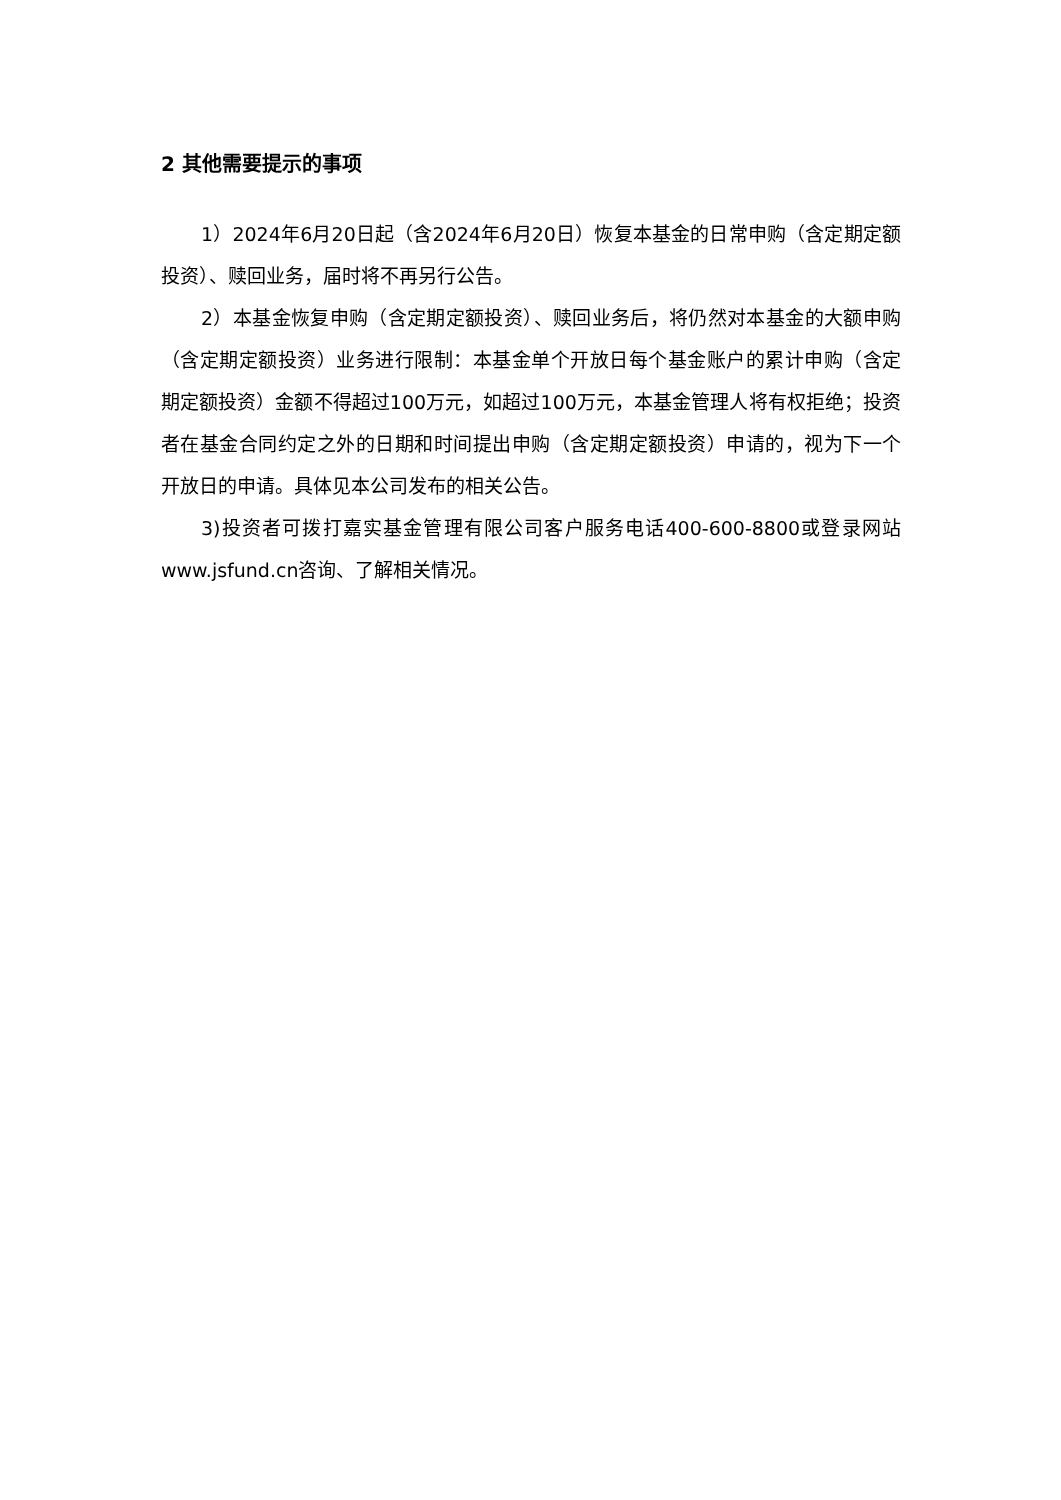2 其他需要提示的事项
1）2024年6月20日起（含2024年6月20日）恢复本基金的日常申购（含定期定额投资）、赎回业务，届时将不再另行公告。
2）本基金恢复申购（含定期定额投资）、赎回业务后，将仍然对本基金的大额申购（含定期定额投资）业务进行限制：本基金单个开放日每个基金账户的累计申购（含定期定额投资）金额不得超过100万元，如超过100万元，本基金管理人将有权拒绝；投资者在基金合同约定之外的日期和时间提出申购（含定期定额投资）申请的，视为下一个开放日的申请。具体见本公司发布的相关公告。
3)投资者可拨打嘉实基金管理有限公司客户服务电话400-600-8800或登录网站www.jsfund.cn咨询、了解相关情况。